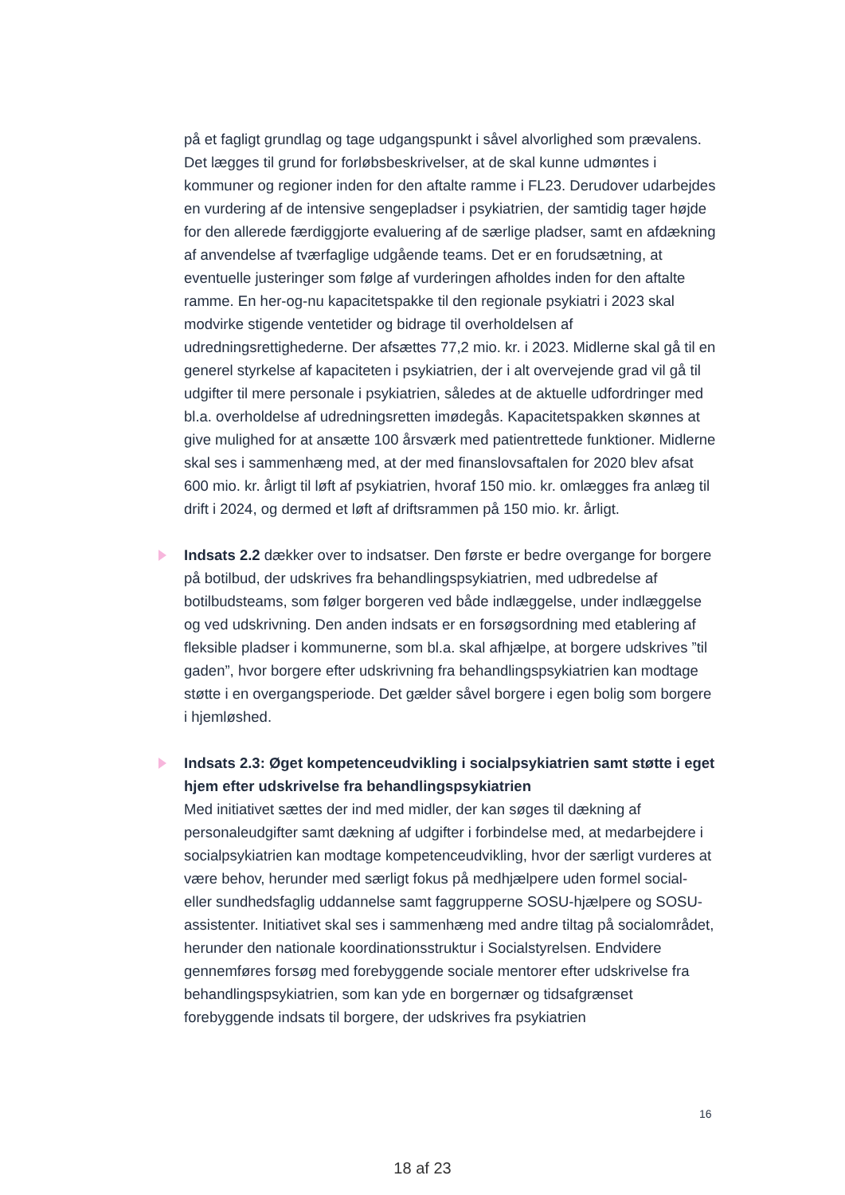på et fagligt grundlag og tage udgangspunkt i såvel alvorlighed som prævalens. Det lægges til grund for forløbsbeskrivelser, at de skal kunne udmøntes i kommuner og regioner inden for den aftalte ramme i FL23. Derudover udarbejdes en vurdering af de intensive sengepladser i psykiatrien, der samtidig tager højde for den allerede færdiggjorte evaluering af de særlige pladser, samt en afdækning af anvendelse af tværfaglige udgående teams. Det er en forudsætning, at eventuelle justeringer som følge af vurderingen afholdes inden for den aftalte ramme. En her-og-nu kapacitetspakke til den regionale psykiatri i 2023 skal modvirke stigende ventetider og bidrage til overholdelsen af udredningsrettighederne. Der afsættes 77,2 mio. kr. i 2023. Midlerne skal gå til en generel styrkelse af kapaciteten i psykiatrien, der i alt overvejende grad vil gå til udgifter til mere personale i psykiatrien, således at de aktuelle udfordringer med bl.a. overholdelse af udredningsretten imødegås. Kapacitetspakken skønnes at give mulighed for at ansætte 100 årsværk med patientrettede funktioner. Midlerne skal ses i sammenhæng med, at der med finanslovsaftalen for 2020 blev afsat 600 mio. kr. årligt til løft af psykiatrien, hvoraf 150 mio. kr. omlægges fra anlæg til drift i 2024, og dermed et løft af driftsrammen på 150 mio. kr. årligt.
Indsats 2.2 dækker over to indsatser. Den første er bedre overgange for borgere på botilbud, der udskrives fra behandlingspsykiatrien, med udbredelse af botilbudsteams, som følger borgeren ved både indlæggelse, under indlæggelse og ved udskrivning. Den anden indsats er en forsøgsordning med etablering af fleksible pladser i kommunerne, som bl.a. skal afhjælpe, at borgere udskrives ”til gaden”, hvor borgere efter udskrivning fra behandlingspsykiatrien kan modtage støtte i en overgangsperiode. Det gælder såvel borgere i egen bolig som borgere i hjemløshed.
Indsats 2.3: Øget kompetenceudvikling i socialpsykiatrien samt støtte i eget hjem efter udskrivelse fra behandlingspsykiatrien
Med initiativet sættes der ind med midler, der kan søges til dækning af personaleudgifter samt dækning af udgifter i forbindelse med, at medarbejdere i socialpsykiatrien kan modtage kompetenceudvikling, hvor der særligt vurderes at være behov, herunder med særligt fokus på medhjælpere uden formel social- eller sundhedsfaglig uddannelse samt faggrupperne SOSU-hjælpere og SOSU-assistenter. Initiativet skal ses i sammenhæng med andre tiltag på socialområdet, herunder den nationale koordinationsstruktur i Socialstyrelsen. Endvidere gennemføres forsøg med forebyggende sociale mentorer efter udskrivelse fra behandlingspsykiatrien, som kan yde en borgernær og tidsafgrænset forebyggende indsats til borgere, der udskrives fra psykiatrien
16
18 af 23